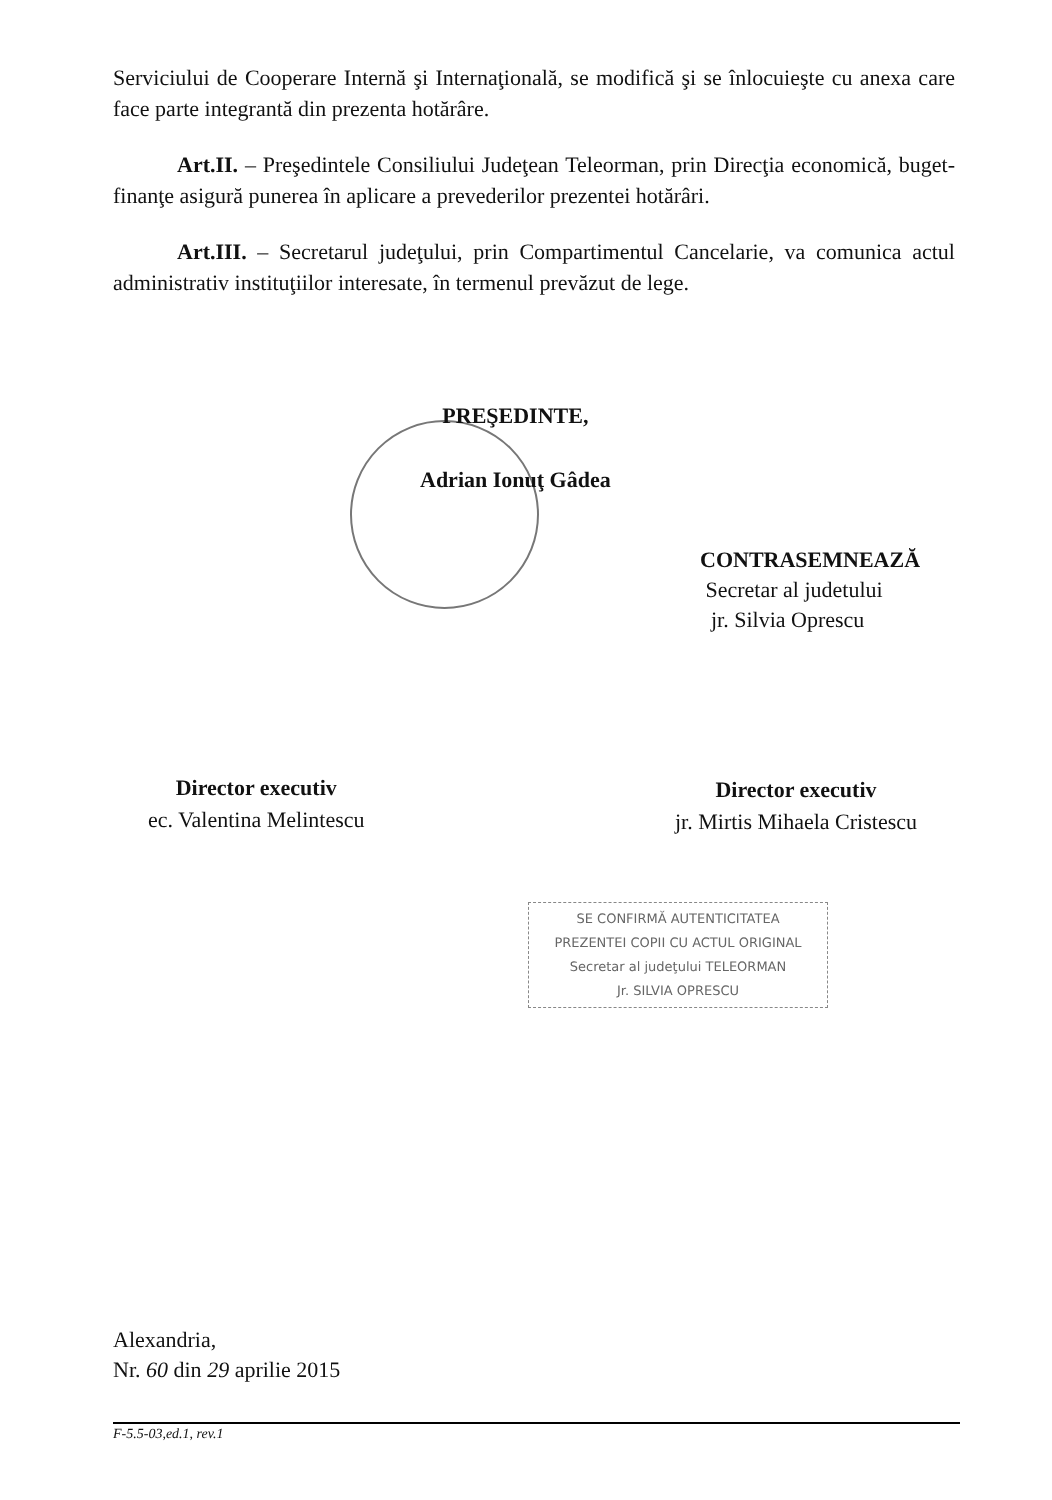Serviciului de Cooperare Internă şi Internaţională, se modifică şi se înlocuieşte cu anexa care face parte integrantă din prezenta hotărâre.
Art.II. – Preşedintele Consiliului Judeţean Teleorman, prin Direcţia economică, buget-finanţe asigură punerea în aplicare a prevederilor prezentei hotărâri.
Art.III. – Secretarul judeţului, prin Compartimentul Cancelarie, va comunica actul administrativ instituţiilor interesate, în termenul prevăzut de lege.
PREŞEDINTE,
Adrian Ionuţ Gâdea
CONTRASEMNEAZĂ
Secretar al judetului
jr. Silvia Oprescu
Director executiv
ec. Valentina Melintescu
Director executiv
jr. Mirtis Mihaela Cristescu
SE CONFIRMĂ AUTENTICITATEA
PREZENTEI COPII CU ACTUL ORIGINAL
Secretar al judeţului TELEORMAN
Jr. SILVIA OPRESCU
Alexandria,
Nr. 60 din 29 aprilie 2015
F-5.5-03,ed.1, rev.1